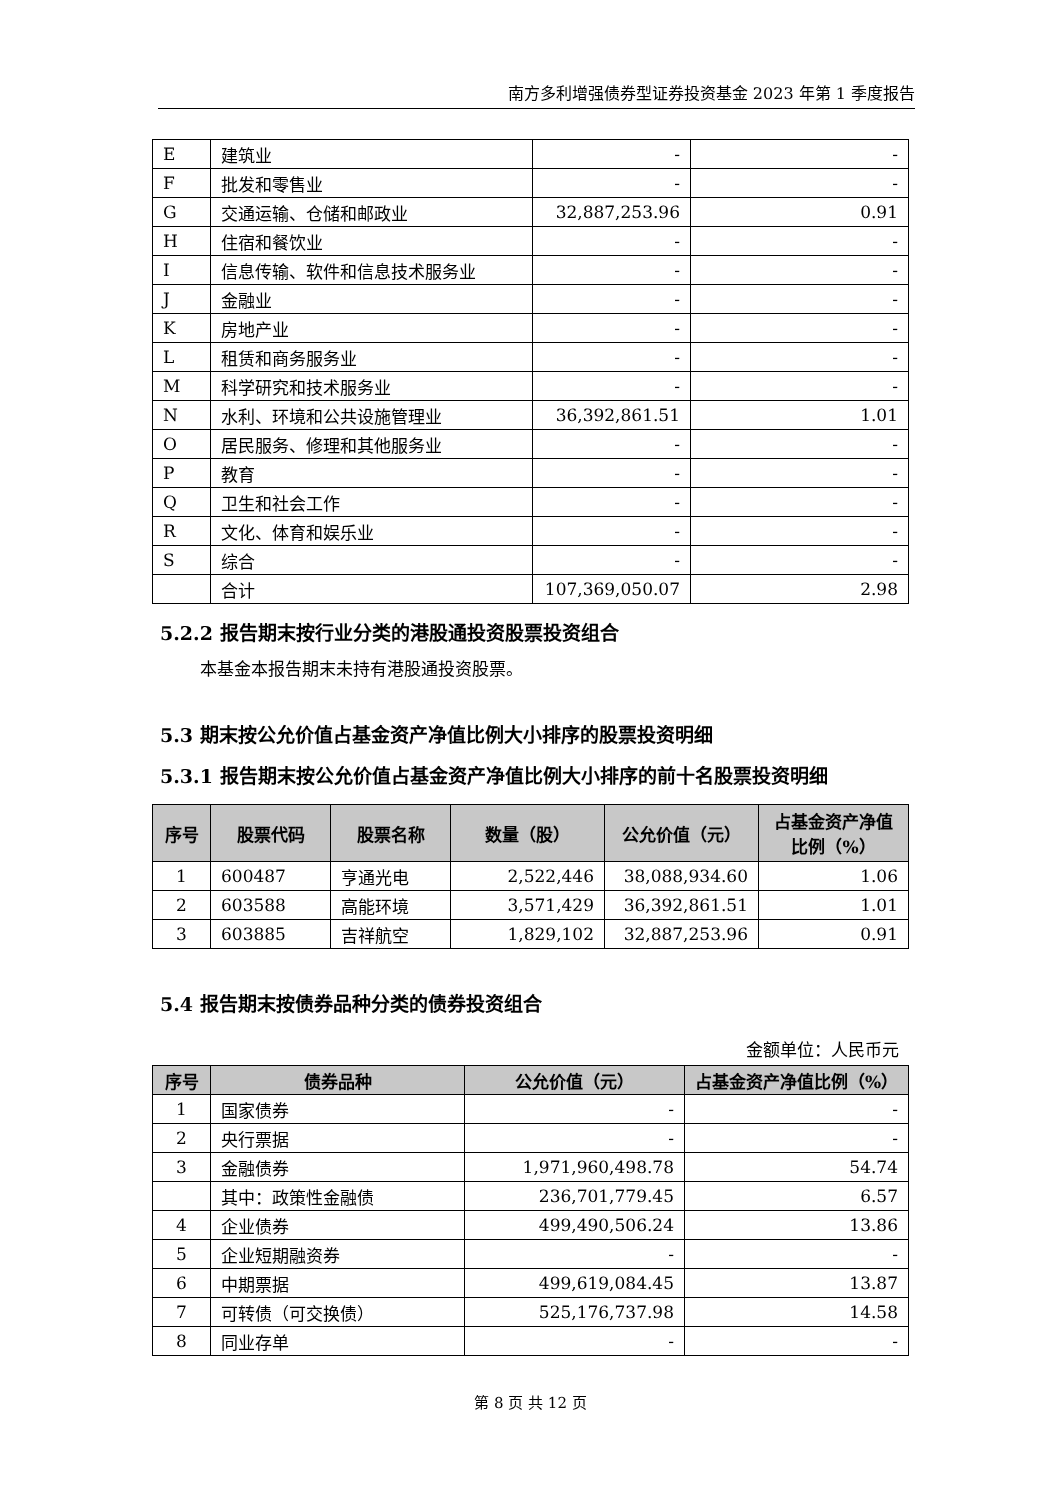南方多利增强债券型证券投资基金 2023 年第 1 季度报告
| E | 建筑业 | - | - |
| F | 批发和零售业 | - | - |
| G | 交通运输、仓储和邮政业 | 32,887,253.96 | 0.91 |
| H | 住宿和餐饮业 | - | - |
| I | 信息传输、软件和信息技术服务业 | - | - |
| J | 金融业 | - | - |
| K | 房地产业 | - | - |
| L | 租赁和商务服务业 | - | - |
| M | 科学研究和技术服务业 | - | - |
| N | 水利、环境和公共设施管理业 | 36,392,861.51 | 1.01 |
| O | 居民服务、修理和其他服务业 | - | - |
| P | 教育 | - | - |
| Q | 卫生和社会工作 | - | - |
| R | 文化、体育和娱乐业 | - | - |
| S | 综合 | - | - |
| | 合计 | 107,369,050.07 | 2.98 |
5.2.2 报告期末按行业分类的港股通投资股票投资组合
本基金本报告期末未持有港股通投资股票。
5.3 期末按公允价值占基金资产净值比例大小排序的股票投资明细
5.3.1 报告期末按公允价值占基金资产净值比例大小排序的前十名股票投资明细
| 序号 | 股票代码 | 股票名称 | 数量（股） | 公允价值（元） | 占基金资产净值比例（%） |
| --- | --- | --- | --- | --- | --- |
| 1 | 600487 | 亨通光电 | 2,522,446 | 38,088,934.60 | 1.06 |
| 2 | 603588 | 高能环境 | 3,571,429 | 36,392,861.51 | 1.01 |
| 3 | 603885 | 吉祥航空 | 1,829,102 | 32,887,253.96 | 0.91 |
5.4 报告期末按债券品种分类的债券投资组合
金额单位：人民币元
| 序号 | 债券品种 | 公允价值（元） | 占基金资产净值比例（%） |
| --- | --- | --- | --- |
| 1 | 国家债券 | - | - |
| 2 | 央行票据 | - | - |
| 3 | 金融债券 | 1,971,960,498.78 | 54.74 |
| | 其中：政策性金融债 | 236,701,779.45 | 6.57 |
| 4 | 企业债券 | 499,490,506.24 | 13.86 |
| 5 | 企业短期融资券 | - | - |
| 6 | 中期票据 | 499,619,084.45 | 13.87 |
| 7 | 可转债（可交换债） | 525,176,737.98 | 14.58 |
| 8 | 同业存单 | - | - |
第 8 页 共 12 页